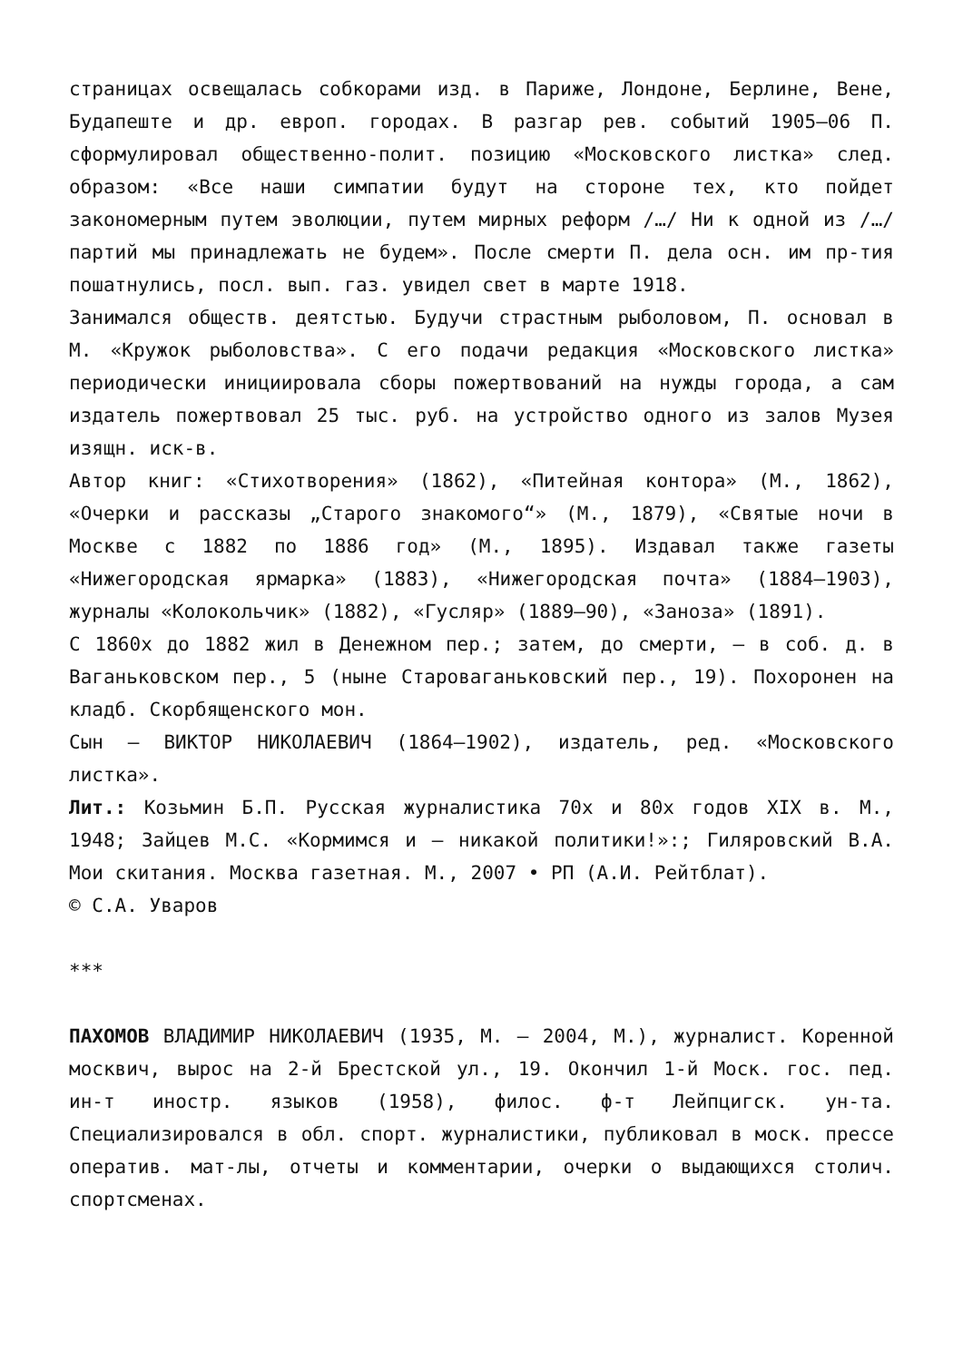страницах освещалась собкорами изд. в Париже, Лондоне, Берлине, Вене, Будапеште и др. европ. городах. В разгар рев. событий 1905–06 П. сформулировал общественно-полит. позицию «Московского листка» след. образом: «Все наши симпатии будут на стороне тех, кто пойдет закономерным путем эволюции, путем мирных реформ /…/ Ни к одной из /…/ партий мы принадлежать не будем». После смерти П. дела осн. им пр-тия пошатнулись, посл. вып. газ. увидел свет в марте 1918.
Занимался обществ. деятстью. Будучи страстным рыболовом, П. основал в М. «Кружок рыболовства». С его подачи редакция «Московского листка» периодически инициировала сборы пожертвований на нужды города, а сам издатель пожертвовал 25 тыс. руб. на устройство одного из залов Музея изящн. иск-в.
Автор книг: «Стихотворения» (1862), «Питейная контора» (М., 1862), «Очерки и рассказы „Старого знакомого“» (М., 1879), «Святые ночи в Москве с 1882 по 1886 год» (М., 1895). Издавал также газеты «Нижегородская ярмарка» (1883), «Нижегородская почта» (1884–1903), журналы «Колокольчик» (1882), «Гусляр» (1889–90), «Заноза» (1891).
С 1860х до 1882 жил в Денежном пер.; затем, до смерти, – в соб. д. в Ваганьковском пер., 5 (ныне Староваганьковский пер., 19). Похоронен на кладб. Скорбященского мон.
Сын – ВИКТОР НИКОЛАЕВИЧ (1864–1902), издатель, ред. «Московского листка».
Лит.: Козьмин Б.П. Русская журналистика 70х и 80х годов XIX в. М., 1948; Зайцев М.С. «Кормимся и – никакой политики!»:; Гиляровский В.А. Мои скитания. Москва газетная. М., 2007 • РП (А.И. Рейтблат).
© С.А. Уваров
***
ПАХОМОВ ВЛАДИМИР НИКОЛАЕВИЧ (1935, М. – 2004, М.), журналист. Коренной москвич, вырос на 2-й Брестской ул., 19. Окончил 1-й Моск. гос. пед. ин-т иностр. языков (1958), филос. ф-т Лейпцигск. ун-та. Специализировался в обл. спорт. журналистики, публиковал в моск. прессе оператив. мат-лы, отчеты и комментарии, очерки о выдающихся столич. спортсменах.